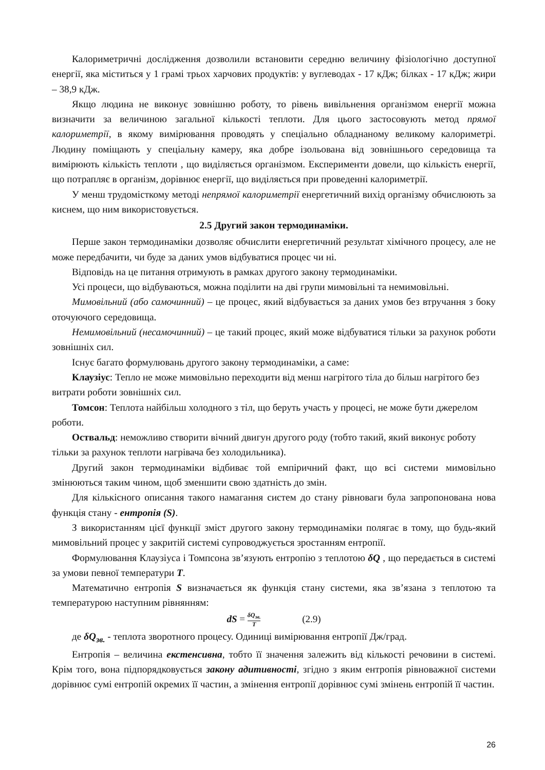Калориметричні дослідження дозволили встановити середню величину фізіологічно доступної енергії, яка міститься у 1 грамі трьох харчових продуктів: у вуглеводах - 17 кДж; білках - 17 кДж; жири – 38,9 кДж.
Якщо людина не виконує зовнішню роботу, то рівень вивільнення організмом енергії можна визначити за величиною загальної кількості теплоти. Для цього застосовують метод прямої калориметрії, в якому вимірювання проводять у спеціально обладнаному великому калориметрі. Людину поміщають у спеціальну камеру, яка добре ізольована від зовнішнього середовища та вимірюють кількість теплоти , що виділяється організмом. Експерименти довели, що кількість енергії, що потрапляє в організм, дорівнює енергії, що виділяється при проведенні калориметрії.
У менш трудомісткому методі непрямої калориметрії енергетичний вихід організму обчислюють за киснем, що ним використовується.
2.5 Другий закон термодинаміки.
Перше закон термодинаміки дозволяє обчислити енергетичний результат хімічного процесу, але не може передбачити, чи буде за даних умов відбуватися процес чи ні.
Відповідь на це питання отримують в рамках другого закону термодинаміки.
Усі процеси, що відбуваються, можна поділити на дві групи мимовільні та немимовільні.
Мимовільний (або самочинний) – це процес, який відбувається за даних умов без втручання з боку оточуючого середовища.
Немимовільний (несамочинний) – це такий процес, який може відбуватися тільки за рахунок роботи зовнішніх сил.
Існує багато формулювань другого закону термодинаміки, а саме:
Клаузіус: Тепло не може мимовільно переходити від менш нагрітого тіла до більш нагрітого без витрати роботи зовнішніх сил.
Томсон: Теплота найбільш холодного з тіл, що беруть участь у процесі, не може бути джерелом роботи.
Оствальд: неможливо створити вічний двигун другого роду (тобто такий, який виконує роботу тільки за рахунок теплоти нагрівача без холодильника).
Другий закон термодинаміки відбиває той емпіричний факт, що всі системи мимовільно змінюються таким чином, щоб зменшити свою здатність до змін.
Для кількісного описання такого намагання систем до стану рівноваги була запропонована нова функція стану - ентропія (S).
З використанням цієї функції зміст другого закону термодинаміки полягає в тому, що будь-який мимовільний процес у закритій системі супроводжується зростанням ентропії.
Формулювання Клаузіуса і Томпсона зв’язують ентропію з теплотою δQ , що передається в системі за умови певної температури T.
Математично ентропія S визначається як функція стану системи, яка зв’язана з теплотою та температурою наступним рівнянням:
dS = δQ<sub>зв.</sub> T (2.9)
де δQ<sub>зв.</sub> - теплота зворотного процесу. Одиниці вимірювання ентропії Дж/град.
Ентропія – величина екстенсивна, тобто її значення залежить від кількості речовини в системі. Крім того, вона підпорядковується закону адитивності, згідно з яким ентропія рівноважної системи дорівнює сумі ентропій окремих її частин, а змінення ентропії дорівнює сумі змінень ентропій її частин.
26